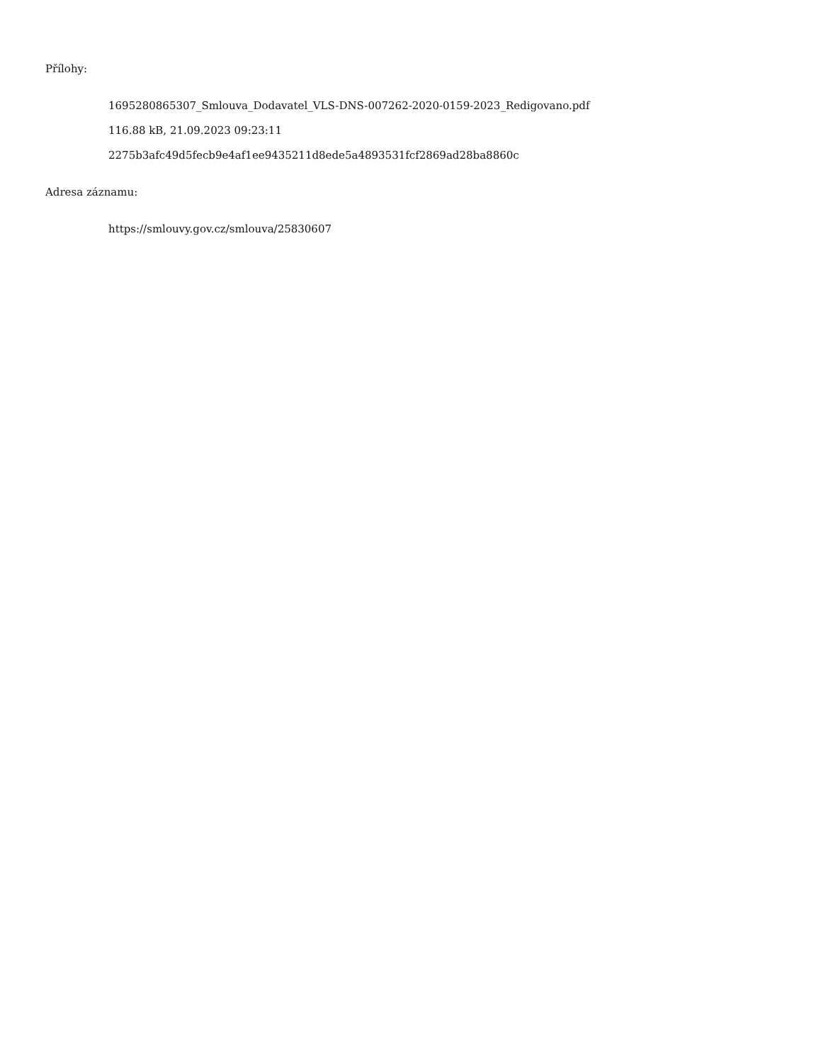Přílohy:
1695280865307_Smlouva_Dodavatel_VLS-DNS-007262-2020-0159-2023_Redigovano.pdf
116.88 kB, 21.09.2023 09:23:11
2275b3afc49d5fecb9e4af1ee9435211d8ede5a4893531fcf2869ad28ba8860c
Adresa záznamu:
https://smlouvy.gov.cz/smlouva/25830607